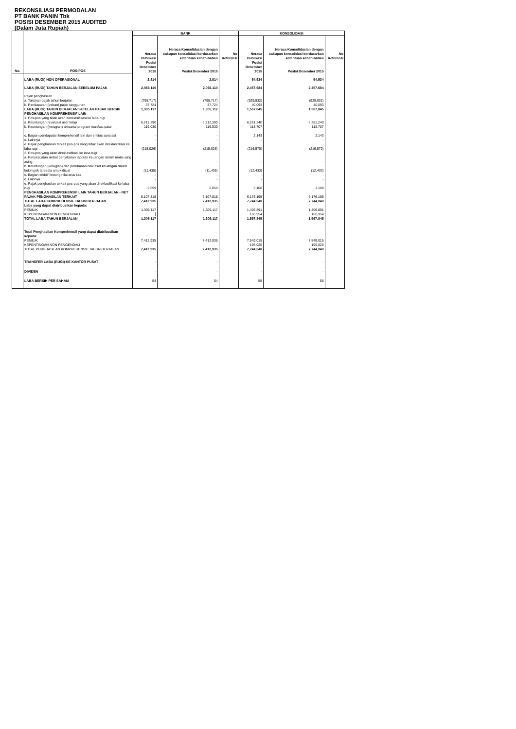REKONSILIASI PERMODALAN
PT BANK PANIN Tbk
POSISI DESEMBER 2015 AUDITED
(Dalam Juta Rupiah)
| No. | POS-POS | BANK | | | KONSOLIDASI | | |
| --- | --- | --- | --- | --- | --- | --- | --- |
| | | Neraca Publikasi | Neraca Konsolidasian dengan cakupan konsolidasi berdasarkan ketentuan kehati-hatian | No Referensi | Neraca Publikasi | Neraca Konsolidasian dengan cakupan konsolidasi berdasarkan ketentuan kehati-hatian | No Referensi |
| | | Posisi Desember 2015 | Posisi Desember 2015 | | Posisi Desember 2015 | Posisi Desember 2015 | |
| | LABA (RUGI) NON OPERASIONAL | 2,814 | 2,814 | | 54,534 | 54,534 | |
| | LABA (RUGI) TAHUN BERJALAN SEBELUM PAJAK | 2,066,110 | 2,066,110 | | 2,457,684 | 2,457,684 | |
| | Pajak penghasilan a. Taksiran pajak tahun berjalan b. Pendapatan (beban) pajak tangguhan | (798,717) 37,724 | (798,717) 37,724 | | (929,932) 40,093 | (929,932) 40,093 | |
| | LABA (RUGI) TAHUN BERJALAN SETELAH PAJAK BERSIH | 1,305,117 | 1,305,117 | | 1,567,845 | 1,567,845 | |
| | PENGHASILAN KOMPREHENSIF LAIN 1. Pos-pos yang tidak akan direklasifikasi ke laba rugi a. Keuntungan revaluasi aset tetap b. Keuntungan (kerugian) aktuarial program manfaat pasti c. Bagian pendapatan komprehensif lain dari entitas asosiasi d. Lainnya e. Pajak penghasilan terkait pos-pos yang tidak akan direklasifikasi ke laba rugi 2. Pos-pos yang akan direklasifikasi ke laba rugi a. Penyesuaian akibat penjabaran laporan keuangan dalam mata uang asing b. Keuntungan (kerugian) dari perubahan nilai aset keuangan dalam kelompok tersedia untuk dijual c. Bagian efektif lindung nilai arus kas d. Lainnya e. Pajak penghasilan terkait pos-pos yang akan direklasifikasi ke laba rugi | 6,212,390 119,030 - - (215,026) - (11,435) - - 2,859 | 6,212,390 119,030 - - (215,026) - (11,435) - - 2,859 | | 6,281,240 118,707 2,143 - (216,570) - (12,433) - - 3,108 | 6,281,240 118,707 2,143 - (216,570) - (12,433) - - 3,108 | |
| | PENGHASILAN KOMPREHENSIF LAIN TAHUN BERJALAN - NET PAJAK PENGHASILAN TERKAIT | 6,107,818 | 6,107,818 | | 6,176,195 | 6,176,195 | |
| | TOTAL LABA KOMPREHENSIF TAHUN BERJALAN | 7,412,935 | 7,412,935 | | 7,744,040 | 7,744,040 | |
| | Laba yang dapat diatribusikan kepada: PEMILIK KEPENTINGAN NON PENGENDALI TOTAL LABA TAHUN BERJALAN | 1,305,117 1,305,117 | 1,305,117 1,305,117 | | 1,406,891 160,954 1,567,845 | 1,406,891 160,954 1,567,845 | |
| | Total Penghasilan Komprehensif yang dapat diatribusikan kepada: PEMILIK KEPENTINGAN NON PENGENDALI TOTAL PENGHASILAN KOMPREHENSIF TAHUN BERJALAN | 7,412,935 7,412,935 | 7,412,935 7,412,935 | | 7,549,015 195,025 7,744,040 | 7,549,015 195,025 7,744,040 | |
| | TRANSFER LABA (RUGI) KE KANTOR PUSAT | - | - | | - | - | |
| | DIVIDEN | - | - | | - | - | |
| | LABA BERSIH PER SAHAM | 54 | 54 | | 58 | 58 | |